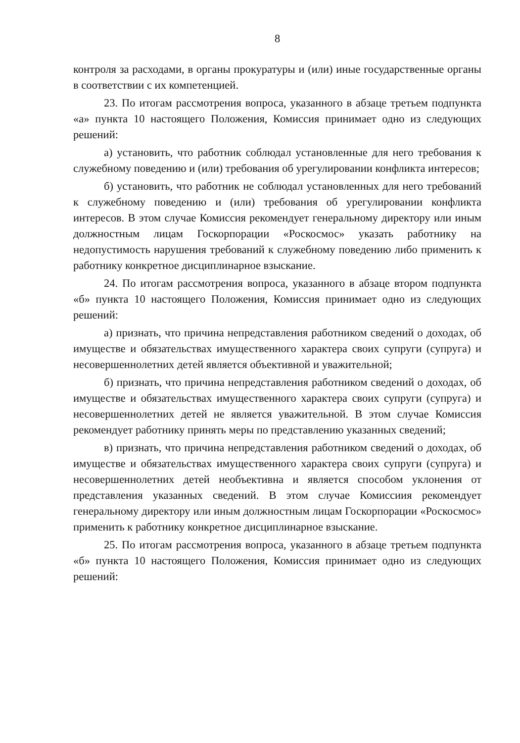8
контроля за расходами, в органы прокуратуры и (или) иные государственные органы в соответствии с их компетенцией.
23. По итогам рассмотрения вопроса, указанного в абзаце третьем подпункта «а» пункта 10 настоящего Положения, Комиссия принимает одно из следующих решений:
а) установить, что работник соблюдал установленные для него требования к служебному поведению и (или) требования об урегулировании конфликта интересов;
б) установить, что работник не соблюдал установленных для него требований к служебному поведению и (или) требования об урегулировании конфликта интересов. В этом случае Комиссия рекомендует генеральному директору или иным должностным лицам Госкорпорации «Роскосмос» указать работнику на недопустимость нарушения требований к служебному поведению либо применить к работнику конкретное дисциплинарное взыскание.
24. По итогам рассмотрения вопроса, указанного в абзаце втором подпункта «б» пункта 10 настоящего Положения, Комиссия принимает одно из следующих решений:
а) признать, что причина непредставления работником сведений о доходах, об имуществе и обязательствах имущественного характера своих супруги (супруга) и несовершеннолетних детей является объективной и уважительной;
б) признать, что причина непредставления работником сведений о доходах, об имуществе и обязательствах имущественного характера своих супруги (супруга) и несовершеннолетних детей не является уважительной. В этом случае Комиссия рекомендует работнику принять меры по представлению указанных сведений;
в) признать, что причина непредставления работником сведений о доходах, об имуществе и обязательствах имущественного характера своих супруги (супруга) и несовершеннолетних детей необъективна и является способом уклонения от представления указанных сведений. В этом случае Комиссиия рекомендует генеральному директору или иным должностным лицам Госкорпорации «Роскосмос» применить к работнику конкретное дисциплинарное взыскание.
25. По итогам рассмотрения вопроса, указанного в абзаце третьем подпункта «б» пункта 10 настоящего Положения, Комиссия принимает одно из следующих решений: